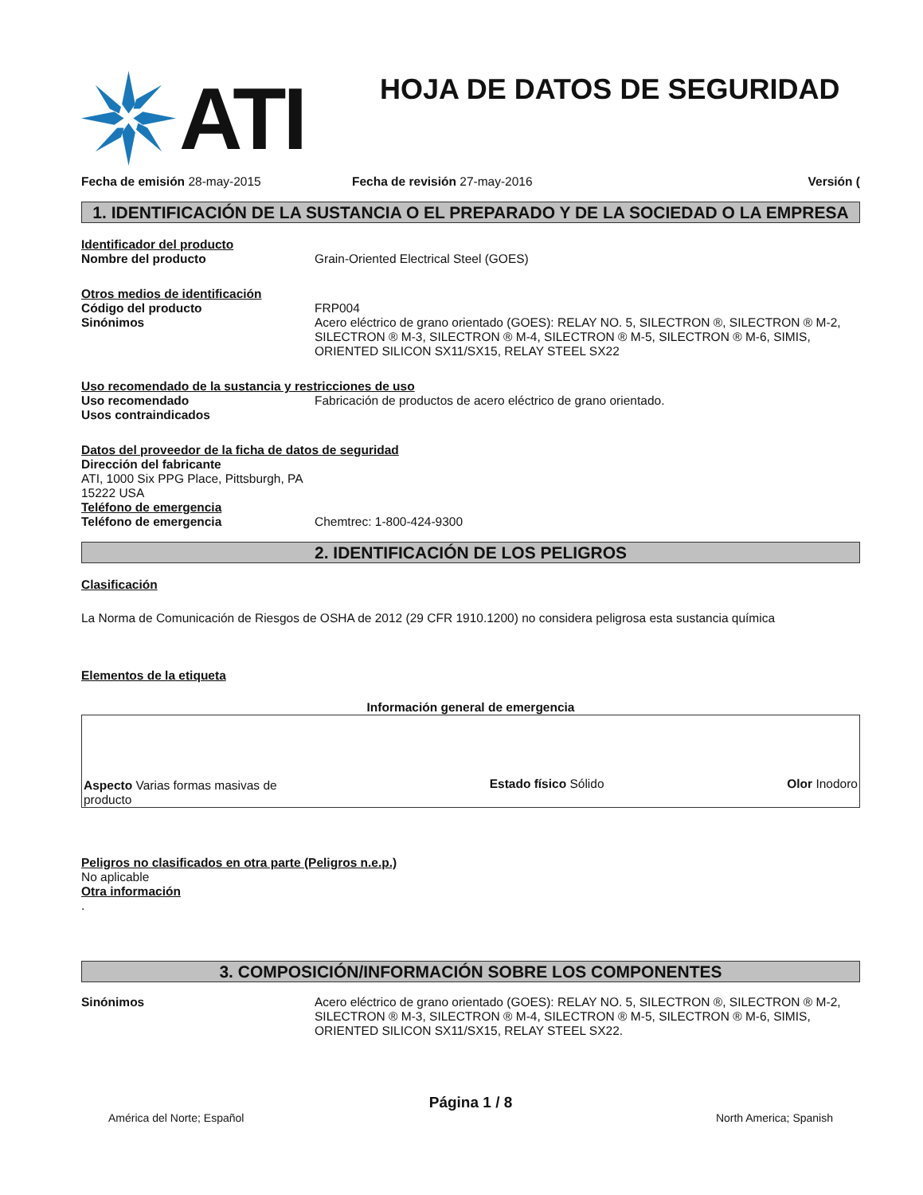ATI
HOJA DE DATOS DE SEGURIDAD
Fecha de emisión 28-may-2015 Fecha de revisión 27-may-2016 Versión (
1. IDENTIFICACIÓN DE LA SUSTANCIA O EL PREPARADO Y DE LA SOCIEDAD O LA EMPRESA
Identificador del producto
Nombre del producto Grain-Oriented Electrical Steel (GOES)
Otros medios de identificación
Código del producto FRP004
Sinónimos Acero eléctrico de grano orientado (GOES): RELAY NO. 5, SILECTRON ®, SILECTRON ® M-2, SILECTRON ® M-3, SILECTRON ® M-4, SILECTRON ® M-5, SILECTRON ® M-6, SIMIS, ORIENTED SILICON SX11/SX15, RELAY STEEL SX22
Uso recomendado de la sustancia y restricciones de uso
Uso recomendado Fabricación de productos de acero eléctrico de grano orientado.
Usos contraindicados
Datos del proveedor de la ficha de datos de seguridad
Dirección del fabricante
ATI, 1000 Six PPG Place, Pittsburgh, PA
15222 USA
Teléfono de emergencia
Teléfono de emergencia Chemtrec: 1-800-424-9300
2. IDENTIFICACIÓN DE LOS PELIGROS
Clasificación
La Norma de Comunicación de Riesgos de OSHA de 2012 (29 CFR 1910.1200) no considera peligrosa esta sustancia química
Elementos de la etiqueta
Información general de emergencia
Aspecto Varias formas masivas de producto
Estado físico Sólido
Olor Inodoro
Peligros no clasificados en otra parte (Peligros n.e.p.)
No aplicable
Otra información
.
3. COMPOSICIÓN/INFORMACIÓN SOBRE LOS COMPONENTES
Sinónimos Acero eléctrico de grano orientado (GOES): RELAY NO. 5, SILECTRON ®, SILECTRON ® M-2, SILECTRON ® M-3, SILECTRON ® M-4, SILECTRON ® M-5, SILECTRON ® M-6, SIMIS, ORIENTED SILICON SX11/SX15, RELAY STEEL SX22.
Página 1 / 8
América del Norte; Español North America; Spanish